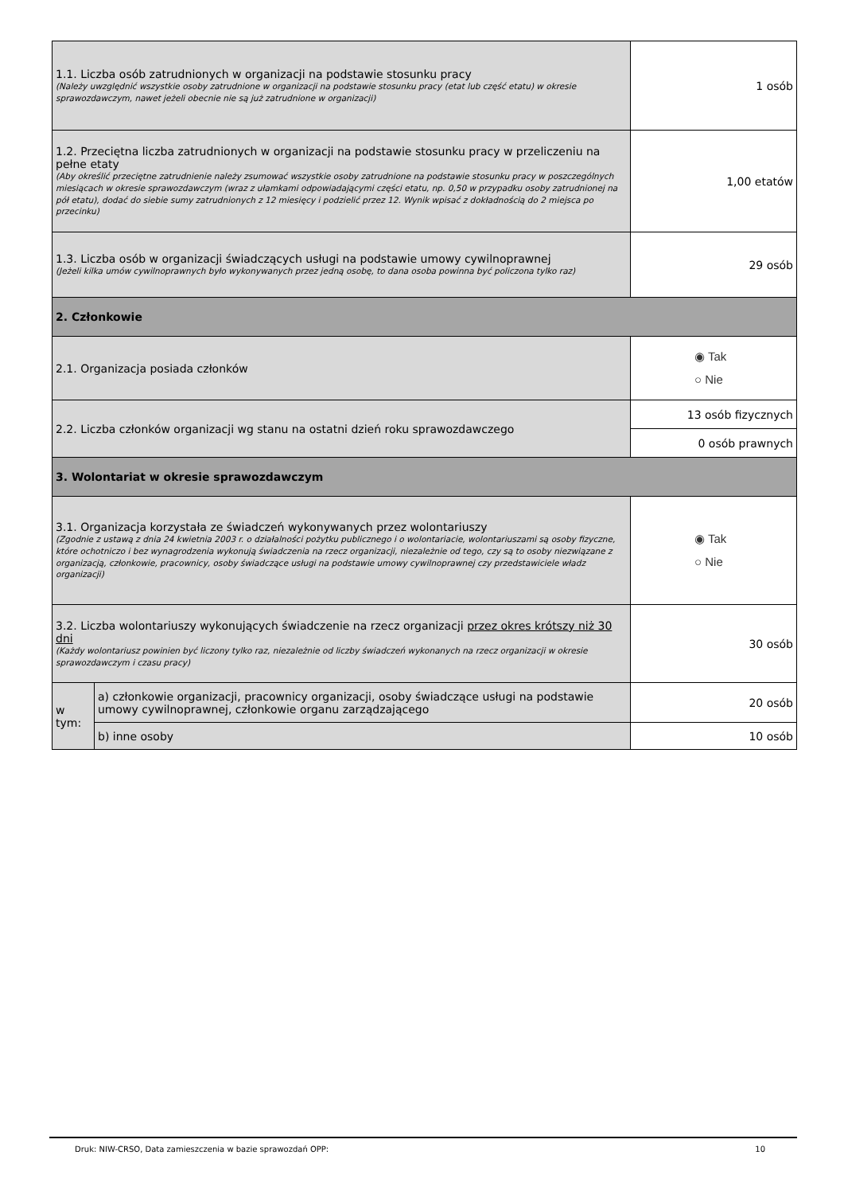| 1.1. Liczba osób zatrudnionych w organizacji na podstawie stosunku pracy (Należy uwzględnić wszystkie osoby zatrudnione w organizacji na podstawie stosunku pracy (etat lub część etatu) w okresie sprawozdawczym, nawet jeżeli obecnie nie są już zatrudnione w organizacji) | | | 1 osób | |
| 1.2. Przeciętna liczba zatrudnionych w organizacji na podstawie stosunku pracy w przeliczeniu na pełne etaty (Aby określić przeciętne zatrudnienie należy zsumować wszystkie osoby zatrudnione na podstawie stosunku pracy w poszczególnych miesiącach w okresie sprawozdawczym (wraz z ułamkami odpowiadającymi części etatu, np. 0,50 w przypadku osoby zatrudnionej na pół etatu), dodać do siebie sumy zatrudnionych z 12 miesięcy i podzielić przez 12. Wynik wpisać z dokładnością do 2 miejsca po przecinku) | | | | 1,00 etatów |
| 1.3. Liczba osób w organizacji świadczących usługi na podstawie umowy cywilnoprawnej (Jeżeli kilka umów cywilnoprawnych było wykonywanych przez jedną osobę, to dana osoba powinna być policzona tylko raz) | | | | 29 osób |
| 2. Członkowie | | | | |
| 2.1. Organizacja posiada członków | | | | ◉ Tak ○ Nie |
| 2.2. Liczba członków organizacji wg stanu na ostatni dzień roku sprawozdawczego | | 13 osób fizycznych | | |
| | | 0 osób prawnych | | |
| 3. Wolontariat w okresie sprawozdawczym | | | | |
| 3.1. Organizacja korzystała ze świadczeń wykonywanych przez wolontariuszy (Zgodnie z ustawą z dnia 24 kwietnia 2003 r. o działalności pożytku publicznego i o wolontariacie, wolontariuszami są osoby fizyczne, które ochotniczo i bez wynagrodzenia wykonują świadczenia na rzecz organizacji, niezależnie od tego, czy są to osoby niezwiązane z organizacją, członkowie, pracownicy, osoby świadczące usługi na podstawie umowy cywilnoprawnej czy przedstawiciele władz organizacji) | | | | ◉ Tak ○ Nie |
| 3.2. Liczba wolontariuszy wykonujących świadczenie na rzecz organizacji przez okres krótszy niż 30 dni (Każdy wolontariusz powinien być liczony tylko raz, niezależnie od liczby świadczeń wykonanych na rzecz organizacji w okresie sprawozdawczym i czasu pracy) | | | | 30 osób |
| w tym: | a) członkowie organizacji, pracownicy organizacji, osoby świadczące usługi na podstawie umowy cywilnoprawnej, członkowie organu zarządzającego | | | 20 osób |
| | b) inne osoby | | | 10 osób |
Druk: NIW-CRSO, Data zamieszczenia w bazie sprawozdań OPP: 10